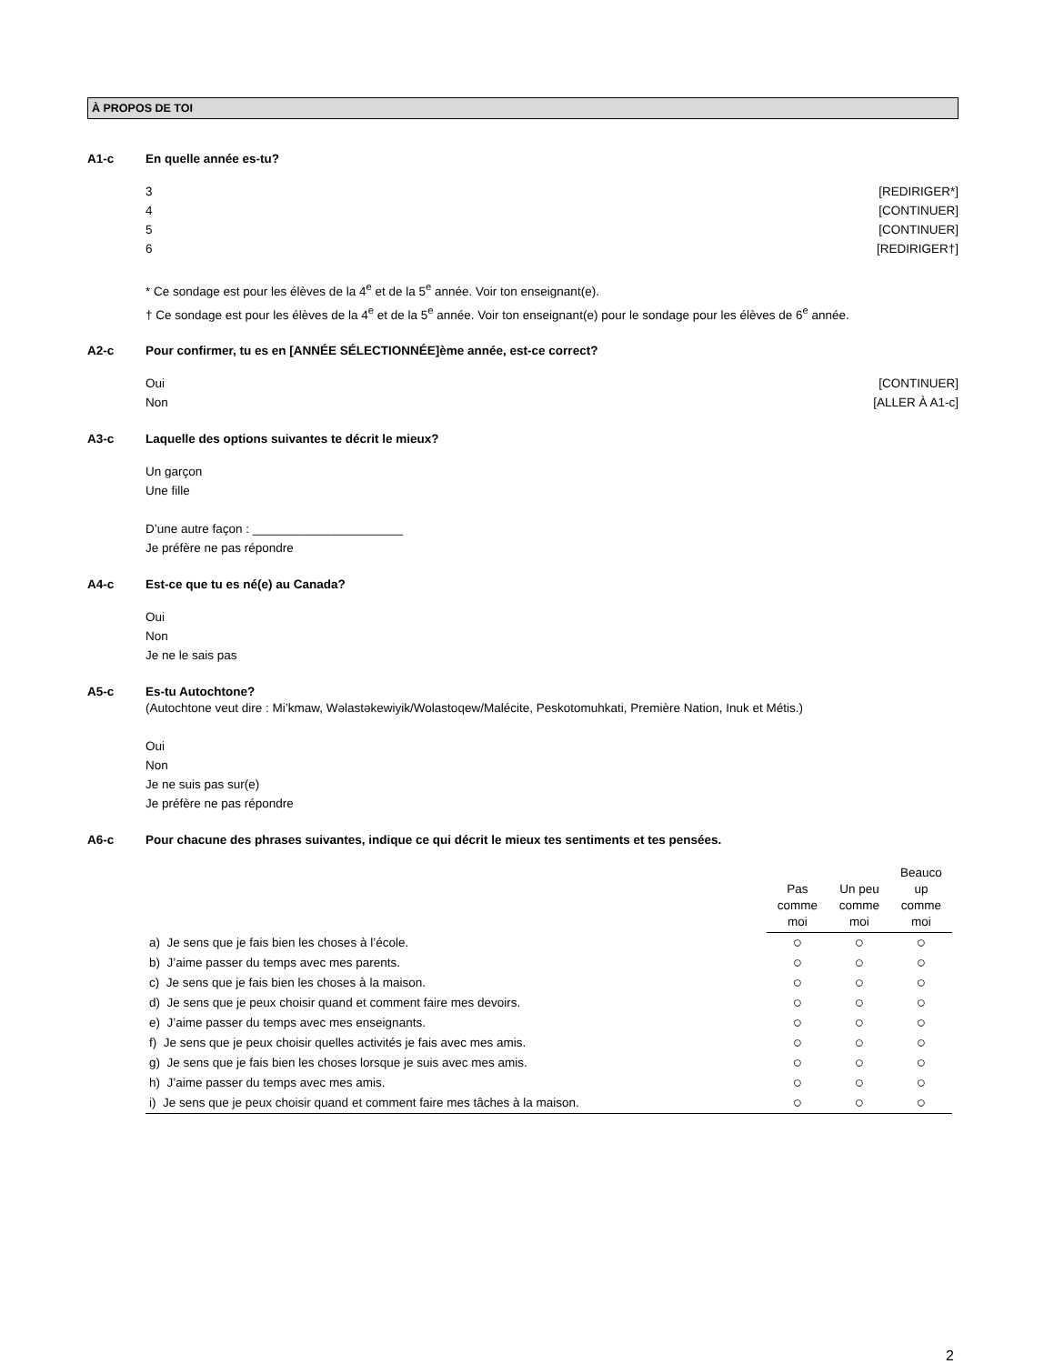À PROPOS DE TOI
A1-c En quelle année es-tu?
3 [REDIRIGER*]
4 [CONTINUER]
5 [CONTINUER]
6 [REDIRIGER†]
* Ce sondage est pour les élèves de la 4<sup>e</sup> et de la 5<sup>e</sup> année. Voir ton enseignant(e).
† Ce sondage est pour les élèves de la 4<sup>e</sup> et de la 5<sup>e</sup> année. Voir ton enseignant(e) pour le sondage pour les élèves de 6<sup>e</sup> année.
A2-c Pour confirmer, tu es en [ANNÉE SÉLECTIONNÉE]ème année, est-ce correct?
Oui [CONTINUER]
Non [ALLER À A1-c]
A3-c Laquelle des options suivantes te décrit le mieux?
Un garçon
Une fille
D’une autre façon : ______________________
Je préfère ne pas répondre
A4-c Est-ce que tu es né(e) au Canada?
Oui
Non
Je ne le sais pas
A5-c Es-tu Autochtone?
(Autochtone veut dire : Mi’kmaw, Wəlastəkewiyik/Wolastoqew/Malécite, Peskotomuhkati, Première Nation, Inuk et Métis.)
Oui
Non
Je ne suis pas sur(e)
Je préfère ne pas répondre
A6-c Pour chacune des phrases suivantes, indique ce qui décrit le mieux tes sentiments et tes pensées.
| | Pas comme moi | Un peu comme moi | Beauco up comme moi |
| --- | --- | --- | --- |
| a) Je sens que je fais bien les choses à l’école. | ○ | ○ | ○ |
| b) J’aime passer du temps avec mes parents. | ○ | ○ | ○ |
| c) Je sens que je fais bien les choses à la maison. | ○ | ○ | ○ |
| d) Je sens que je peux choisir quand et comment faire mes devoirs. | ○ | ○ | ○ |
| e) J’aime passer du temps avec mes enseignants. | ○ | ○ | ○ |
| f) Je sens que je peux choisir quelles activités je fais avec mes amis. | ○ | ○ | ○ |
| g) Je sens que je fais bien les choses lorsque je suis avec mes amis. | ○ | ○ | ○ |
| h) J’aime passer du temps avec mes amis. | ○ | ○ | ○ |
| i) Je sens que je peux choisir quand et comment faire mes tâches à la maison. | ○ | ○ | ○ |
2